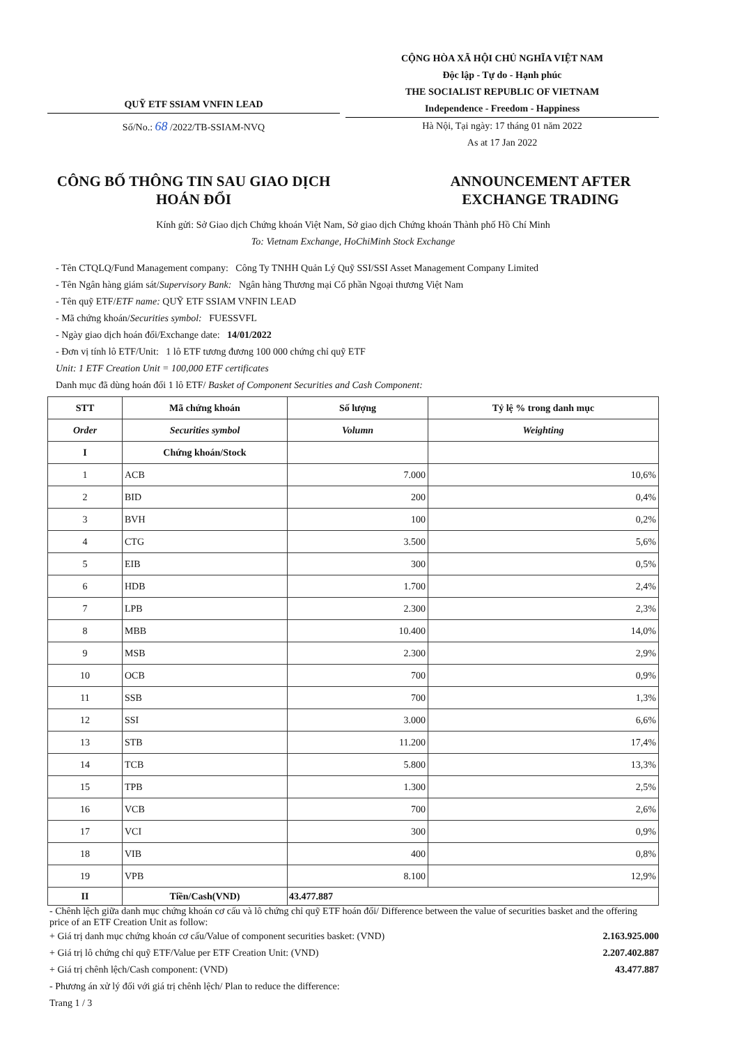QUỸ ETF SSIAM VNFIN LEAD
Số/No.: 68 /2022/TB-SSIAM-NVQ
CỘNG HÒA XÃ HỘI CHỦ NGHĨA VIỆT NAM
Độc lập - Tự do - Hạnh phúc
THE SOCIALIST REPUBLIC OF VIETNAM
Independence - Freedom - Happiness
Hà Nội, Tại ngày: 17 tháng 01 năm 2022
As at 17 Jan 2022
CÔNG BỐ THÔNG TIN SAU GIAO DỊCH HOÁN ĐỔI
ANNOUNCEMENT AFTER EXCHANGE TRADING
Kính gửi: Sở Giao dịch Chứng khoán Việt Nam, Sở giao dịch Chứng khoán Thành phố Hồ Chí Minh
To: Vietnam Exchange, HoChiMinh Stock Exchange
- Tên CTQLQ/Fund Management company: Công Ty TNHH Quản Lý Quỹ SSI/SSI Asset Management Company Limited
- Tên Ngân hàng giám sát/Supervisory Bank: Ngân hàng Thương mại Cổ phần Ngoại thương Việt Nam
- Tên quỹ ETF/ETF name: QUỸ ETF SSIAM VNFIN LEAD
- Mã chứng khoán/Securities symbol: FUESSVFL
- Ngày giao dịch hoán đổi/Exchange date: 14/01/2022
- Đơn vị tính lô ETF/Unit: 1 lô ETF tương đương 100 000 chứng chỉ quỹ ETF
Unit: 1 ETF Creation Unit = 100,000 ETF certificates
Danh mục đã dùng hoán đổi 1 lô ETF/ Basket of Component Securities and Cash Component:
| STT | Mã chứng khoán | Số lượng | Tỷ lệ % trong danh mục |
| --- | --- | --- | --- |
| Order | Securities symbol | Volumn | Weighting |
| I | Chứng khoán/Stock | | |
| 1 | ACB | 7.000 | 10,6% |
| 2 | BID | 200 | 0,4% |
| 3 | BVH | 100 | 0,2% |
| 4 | CTG | 3.500 | 5,6% |
| 5 | EIB | 300 | 0,5% |
| 6 | HDB | 1.700 | 2,4% |
| 7 | LPB | 2.300 | 2,3% |
| 8 | MBB | 10.400 | 14,0% |
| 9 | MSB | 2.300 | 2,9% |
| 10 | OCB | 700 | 0,9% |
| 11 | SSB | 700 | 1,3% |
| 12 | SSI | 3.000 | 6,6% |
| 13 | STB | 11.200 | 17,4% |
| 14 | TCB | 5.800 | 13,3% |
| 15 | TPB | 1.300 | 2,5% |
| 16 | VCB | 700 | 2,6% |
| 17 | VCI | 300 | 0,9% |
| 18 | VIB | 400 | 0,8% |
| 19 | VPB | 8.100 | 12,9% |
| II | Tiền/Cash(VND) | 43.477.887 | |
- Chênh lệch giữa danh mục chứng khoán cơ cấu và lô chứng chỉ quỹ ETF hoán đổi/ Difference between the value of securities basket and the offering price of an ETF Creation Unit as follow:
+ Giá trị danh mục chứng khoán cơ cấu/Value of component securities basket: (VND) 2.163.925.000
+ Giá trị lô chứng chỉ quỹ ETF/Value per ETF Creation Unit: (VND) 2.207.402.887
+ Giá trị chênh lệch/Cash component: (VND) 43.477.887
- Phương án xử lý đối với giá trị chênh lệch/ Plan to reduce the difference:
Trang 1 / 3